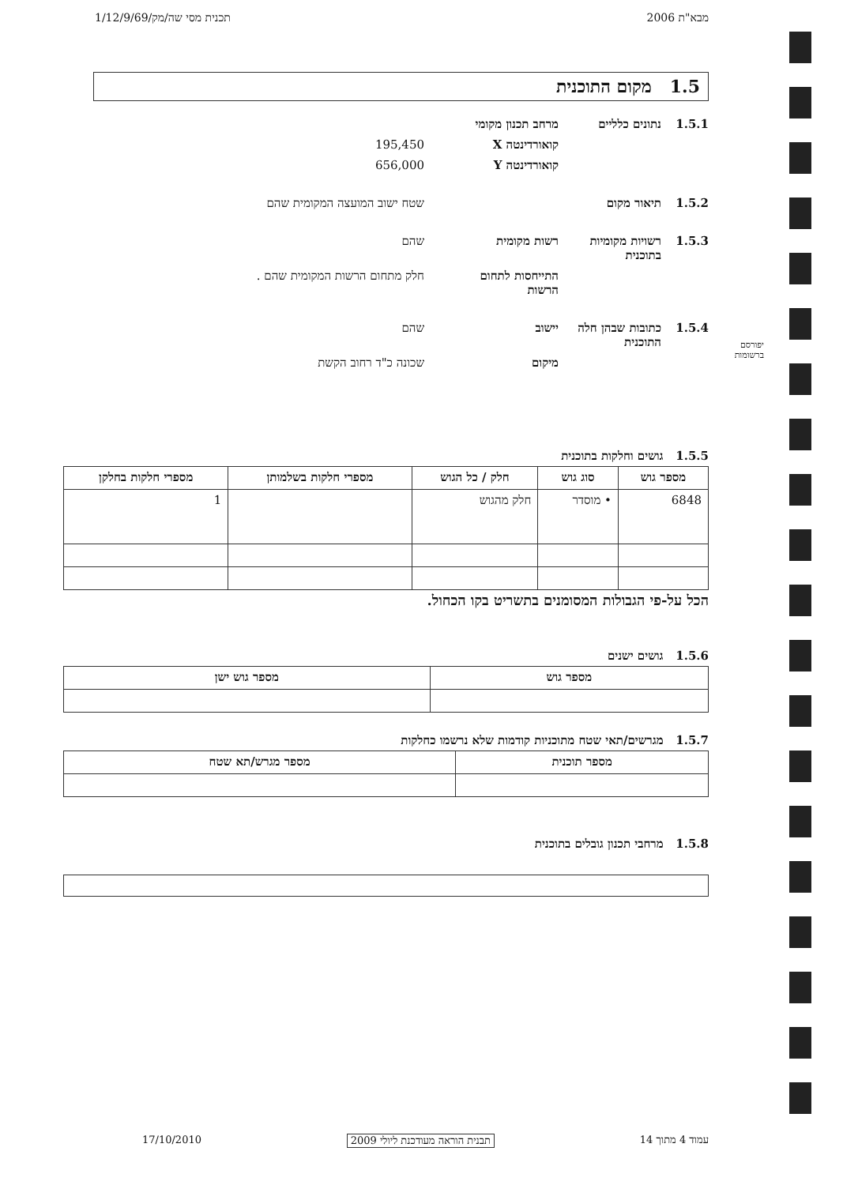מבא"ת 2006 תכנית מסי שה/מק/1/12/9/69
1.5 מקום התוכנית
1.5.1 נתונים כלליים מרחב תכנון מקומי
קואורדינטה X 195,450
קואורדינטה Y 656,000
1.5.2 תיאור מקום שטח ישוב המועצה המקומית שהם
1.5.3 רשויות מקומיות בתוכנית רשות מקומית שהם
התייחסות לתחום הרשות חלק מתחום הרשות המקומית שהם .
1.5.4 כתובות שבהן חלה התוכנית יישוב שהם
מיקום שכונה כ"ד רחוב הקשת
1.5.5 גושים וחלקות בתוכנית
| מספר גוש | סוג גוש | חלק / כל הגוש | מספרי חלקות בשלמותן | מספרי חלקות בחלקן |
| --- | --- | --- | --- | --- |
| 6848 | • מוסדר | חלק מהגוש | | 1 |
הכל על-פי הגבולות המסומנים בתשריט בקו הכחול.
1.5.6 גושים ישנים
| מספר גוש | מספר גוש ישן |
| --- | --- |
1.5.7 מגרשים/תאי שטח מתוכניות קודמות שלא נרשמו כחלקות
| מספר תוכנית | מספר מגרש/תא שטח |
| --- | --- |
1.5.8 מרחבי תכנון גובלים בתוכנית
עמוד 4 מתוך 14 תבנית הוראה מעודכנת ליולי 2009 17/10/2010
יפורסם
ברשומות